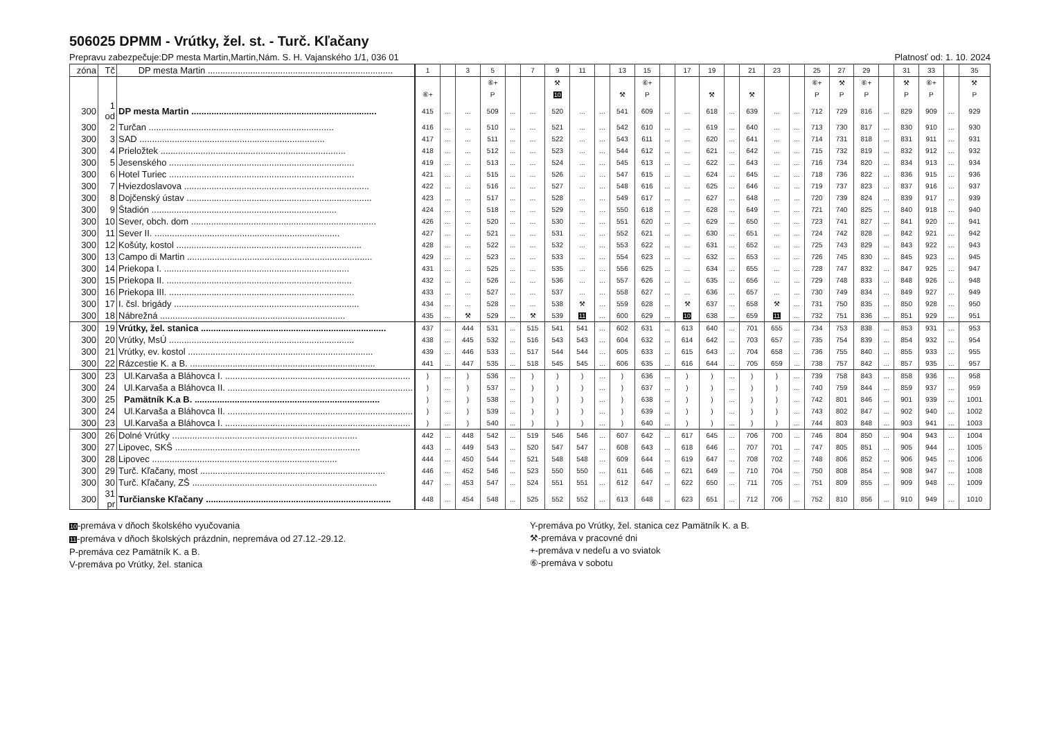506025 DPMM - Vrútky, žel. st. - Turč. Kľačany
Prepravu zabezpečuje:DP mesta Martin,Martin,Nám. S. H. Vajanského 1/1, 036 01 Platnosť od: 1. 10. 2024
| zóna | Tč | DP mesta Martin | 1 | | 3 | 5 | | 7 | 9 | 11 | | 13 | 15 | | 17 | 19 | | 21 | 23 | | 25 | 27 | 29 | | 31 | 33 | | 35 |
| --- | --- | --- | --- | --- | --- | --- | --- | --- | --- | --- | --- | --- | --- | --- | --- | --- | --- | --- | --- | --- | --- | --- | --- | --- | --- | --- | --- | --- |
| | | | | | | ⑥+ | | | ⚒ | | | | ⑥+ | | | | | | | | ⑥+ | ⚒ | ⑥+ | | ⚒ | ⑥+ | | ⚒ |
| | | | ⑥+ | | | P | | | 10 | | | ⚒ | P | | | ⚒ | | ⚒ | | | P | P | P | | P | P | | P |
| 300 | 1 od | DP mesta Martin | 415 | ... | ... | 509 | ... | ... | 520 | ... | ... | 541 | 609 | ... | ... | 618 | ... | 639 | ... | ... | 712 | 729 | 816 | ... | 829 | 909 | ... | 929 |
| 300 | 2 | Turčan | 416 | ... | ... | 510 | ... | ... | 521 | ... | ... | 542 | 610 | ... | ... | 619 | ... | 640 | ... | ... | 713 | 730 | 817 | ... | 830 | 910 | ... | 930 |
| 300 | 3 | SAD | 417 | ... | ... | 511 | ... | ... | 522 | ... | ... | 543 | 611 | ... | ... | 620 | ... | 641 | ... | ... | 714 | 731 | 818 | ... | 831 | 911 | ... | 931 |
| 300 | 4 | Prieložtek | 418 | ... | ... | 512 | ... | ... | 523 | ... | ... | 544 | 612 | ... | ... | 621 | ... | 642 | ... | ... | 715 | 732 | 819 | ... | 832 | 912 | ... | 932 |
| 300 | 5 | Jesenského | 419 | ... | ... | 513 | ... | ... | 524 | ... | ... | 545 | 613 | ... | ... | 622 | ... | 643 | ... | ... | 716 | 734 | 820 | ... | 834 | 913 | ... | 934 |
| 300 | 6 | Hotel Turiec | 421 | ... | ... | 515 | ... | ... | 526 | ... | ... | 547 | 615 | ... | ... | 624 | ... | 645 | ... | ... | 718 | 736 | 822 | ... | 836 | 915 | ... | 936 |
| 300 | 7 | Hviezdoslavova | 422 | ... | ... | 516 | ... | ... | 527 | ... | ... | 548 | 616 | ... | ... | 625 | ... | 646 | ... | ... | 719 | 737 | 823 | ... | 837 | 916 | ... | 937 |
| 300 | 8 | Dojčenský ústav | 423 | ... | ... | 517 | ... | ... | 528 | ... | ... | 549 | 617 | ... | ... | 627 | ... | 648 | ... | ... | 720 | 739 | 824 | ... | 839 | 917 | ... | 939 |
| 300 | 9 | Štadión | 424 | ... | ... | 518 | ... | ... | 529 | ... | ... | 550 | 618 | ... | ... | 628 | ... | 649 | ... | ... | 721 | 740 | 825 | ... | 840 | 918 | ... | 940 |
| 300 | 10 | Sever, obch. dom | 426 | ... | ... | 520 | ... | ... | 530 | ... | ... | 551 | 620 | ... | ... | 629 | ... | 650 | ... | ... | 723 | 741 | 827 | ... | 841 | 920 | ... | 941 |
| 300 | 11 | Sever II. | 427 | ... | ... | 521 | ... | ... | 531 | ... | ... | 552 | 621 | ... | ... | 630 | ... | 651 | ... | ... | 724 | 742 | 828 | ... | 842 | 921 | ... | 942 |
| 300 | 12 | Košúty, kostol | 428 | ... | ... | 522 | ... | ... | 532 | ... | ... | 553 | 622 | ... | ... | 631 | ... | 652 | ... | ... | 725 | 743 | 829 | ... | 843 | 922 | ... | 943 |
| 300 | 13 | Campo di Martin | 429 | ... | ... | 523 | ... | ... | 533 | ... | ... | 554 | 623 | ... | ... | 632 | ... | 653 | ... | ... | 726 | 745 | 830 | ... | 845 | 923 | ... | 945 |
| 300 | 14 | Priekopa I. | 431 | ... | ... | 525 | ... | ... | 535 | ... | ... | 556 | 625 | ... | ... | 634 | ... | 655 | ... | ... | 728 | 747 | 832 | ... | 847 | 925 | ... | 947 |
| 300 | 15 | Priekopa II. | 432 | ... | ... | 526 | ... | ... | 536 | ... | ... | 557 | 626 | ... | ... | 635 | ... | 656 | ... | ... | 729 | 748 | 833 | ... | 848 | 926 | ... | 948 |
| 300 | 16 | Priekopa III. | 433 | ... | ... | 527 | ... | ... | 537 | ... | ... | 558 | 627 | ... | ... | 636 | ... | 657 | ... | ... | 730 | 749 | 834 | ... | 849 | 927 | ... | 949 |
| 300 | 17 | I. čsl. brigády | 434 | ... | ... | 528 | ... | ... | 538 | ⚒ | ... | 559 | 628 | ... | ⚒ | 637 | ... | 658 | ⚒ | ... | 731 | 750 | 835 | ... | 850 | 928 | ... | 950 |
| 300 | 18 | Nábrežná | 435 | ... | ⚒ | 529 | ... | ⚒ | 539 | 11 | ... | 600 | 629 | ... | 10 | 638 | ... | 659 | 11 | ... | 732 | 751 | 836 | ... | 851 | 929 | ... | 951 |
| 300 | 19 | Vrútky, žel. stanica | 437 | ... | 444 | 531 | ... | 515 | 541 | 541 | ... | 602 | 631 | ... | 613 | 640 | ... | 701 | 655 | ... | 734 | 753 | 838 | ... | 853 | 931 | ... | 953 |
| 300 | 20 | Vrútky, MsÚ | 438 | ... | 445 | 532 | ... | 516 | 543 | 543 | ... | 604 | 632 | ... | 614 | 642 | ... | 703 | 657 | ... | 735 | 754 | 839 | ... | 854 | 932 | ... | 954 |
| 300 | 21 | Vrútky, ev. kostol | 439 | ... | 446 | 533 | ... | 517 | 544 | 544 | ... | 605 | 633 | ... | 615 | 643 | ... | 704 | 658 | ... | 736 | 755 | 840 | ... | 855 | 933 | ... | 955 |
| 300 | 22 | Rázcestie K. a B. | 441 | ... | 447 | 535 | ... | 518 | 545 | 545 | ... | 606 | 635 | ... | 616 | 644 | ... | 705 | 659 | ... | 738 | 757 | 842 | ... | 857 | 935 | ... | 957 |
| 300 | 23 | Ul.Karvaša a Bláhovca I. | ) | ... | ) | 536 | ... | ) | ) | ) | ... | ) | 636 | ... | ) | ) | ... | ) | ) | ... | 739 | 758 | 843 | ... | 858 | 936 | ... | 958 |
| 300 | 24 | Ul.Karvaša a Bláhovca II. | ) | ... | ) | 537 | ... | ) | ) | ) | ... | ) | 637 | ... | ) | ) | ... | ) | ) | ... | 740 | 759 | 844 | ... | 859 | 937 | ... | 959 |
| 300 | 25 | Pamätník K.a B. | ) | ... | ) | 538 | ... | ) | ) | ) | ... | ) | 638 | ... | ) | ) | ... | ) | ) | ... | 742 | 801 | 846 | ... | 901 | 939 | ... | 1001 |
| 300 | 24 | Ul.Karvaša a Bláhovca II. | ) | ... | ) | 539 | ... | ) | ) | ) | ... | ) | 639 | ... | ) | ) | ... | ) | ) | ... | 743 | 802 | 847 | ... | 902 | 940 | ... | 1002 |
| 300 | 23 | Ul.Karvaša a Bláhovca I. | ) | ... | ) | 540 | ... | ) | ) | ) | ... | ) | 640 | ... | ) | ) | ... | ) | ) | ... | 744 | 803 | 848 | ... | 903 | 941 | ... | 1003 |
| 300 | 26 | Dolné Vrútky | 442 | ... | 448 | 542 | ... | 519 | 546 | 546 | ... | 607 | 642 | ... | 617 | 645 | ... | 706 | 700 | ... | 746 | 804 | 850 | ... | 904 | 943 | ... | 1004 |
| 300 | 27 | Lipovec, SKŠ | 443 | ... | 449 | 543 | ... | 520 | 547 | 547 | ... | 608 | 643 | ... | 618 | 646 | ... | 707 | 701 | ... | 747 | 805 | 851 | ... | 905 | 944 | ... | 1005 |
| 300 | 28 | Lipovec | 444 | ... | 450 | 544 | ... | 521 | 548 | 548 | ... | 609 | 644 | ... | 619 | 647 | ... | 708 | 702 | ... | 748 | 806 | 852 | ... | 906 | 945 | ... | 1006 |
| 300 | 29 | Turč. Kľačany, most | 446 | ... | 452 | 546 | ... | 523 | 550 | 550 | ... | 611 | 646 | ... | 621 | 649 | ... | 710 | 704 | ... | 750 | 808 | 854 | ... | 908 | 947 | ... | 1008 |
| 300 | 30 | Turč. Kľačany, ZŠ | 447 | ... | 453 | 547 | ... | 524 | 551 | 551 | ... | 612 | 647 | ... | 622 | 650 | ... | 711 | 705 | ... | 751 | 809 | 855 | ... | 909 | 948 | ... | 1009 |
| 300 | 31 pr | Turčianske Kľačany | 448 | ... | 454 | 548 | ... | 525 | 552 | 552 | ... | 613 | 648 | ... | 623 | 651 | ... | 712 | 706 | ... | 752 | 810 | 856 | ... | 910 | 949 | ... | 1010 |
10-premáva v dňoch školského vyučovania
11-premáva v dňoch školských prázdnin, nepremáva od 27.12.-29.12.
P-premáva cez Pamätník K. a B.
V-premáva po Vrútky, žel. stanica
Y-premáva po Vrútky, žel. stanica cez Pamätník K. a B.
⚒-premáva v pracovné dni
+-premáva v nedeľu a vo sviatok
⑥-premáva v sobotu